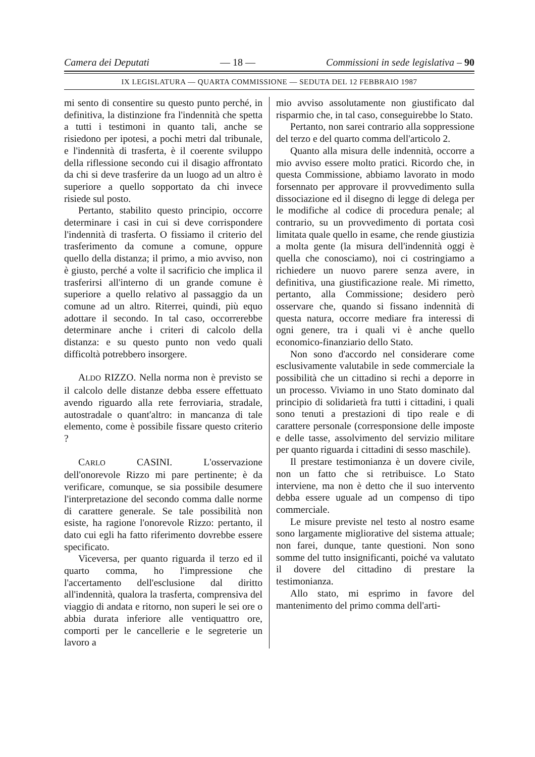Camera dei Deputati — 18 — Commissioni in sede legislativa – 90
IX LEGISLATURA — QUARTA COMMISSIONE — SEDUTA DEL 12 FEBBRAIO 1987
mi sento di consentire su questo punto perché, in definitiva, la distinzione fra l'indennità che spetta a tutti i testimoni in quanto tali, anche se risiedono per ipotesi, a pochi metri dal tribunale, e l'indennità di trasferta, è il coerente sviluppo della riflessione secondo cui il disagio affrontato da chi si deve trasferire da un luogo ad un altro è superiore a quello sopportato da chi invece risiede sul posto.
Pertanto, stabilito questo principio, occorre determinare i casi in cui si deve corrispondere l'indennità di trasferta. O fissiamo il criterio del trasferimento da comune a comune, oppure quello della distanza; il primo, a mio avviso, non è giusto, perché a volte il sacrificio che implica il trasferirsi all'interno di un grande comune è superiore a quello relativo al passaggio da un comune ad un altro. Riterrei, quindi, più equo adottare il secondo. In tal caso, occorrerebbe determinare anche i criteri di calcolo della distanza: e su questo punto non vedo quali difficoltà potrebbero insorgere.
ALDO RIZZO. Nella norma non è previsto se il calcolo delle distanze debba essere effettuato avendo riguardo alla rete ferroviaria, stradale, autostradale o quant'altro: in mancanza di tale elemento, come è possibile fissare questo criterio ?
CARLO CASINI. L'osservazione dell'onorevole Rizzo mi pare pertinente; è da verificare, comunque, se sia possibile desumere l'interpretazione del secondo comma dalle norme di carattere generale. Se tale possibilità non esiste, ha ragione l'onorevole Rizzo: pertanto, il dato cui egli ha fatto riferimento dovrebbe essere specificato.
Viceversa, per quanto riguarda il terzo ed il quarto comma, ho l'impressione che l'accertamento dell'esclusione dal diritto all'indennità, qualora la trasferta, comprensiva del viaggio di andata e ritorno, non superi le sei ore o abbia durata inferiore alle ventiquattro ore, comporti per le cancellerie e le segreterie un lavoro a
mio avviso assolutamente non giustificato dal risparmio che, in tal caso, conseguirebbe lo Stato.
Pertanto, non sarei contrario alla soppressione del terzo e del quarto comma dell'articolo 2.
Quanto alla misura delle indennità, occorre a mio avviso essere molto pratici. Ricordo che, in questa Commissione, abbiamo lavorato in modo forsennato per approvare il provvedimento sulla dissociazione ed il disegno di legge di delega per le modifiche al codice di procedura penale; al contrario, su un provvedimento di portata così limitata quale quello in esame, che rende giustizia a molta gente (la misura dell'indennità oggi è quella che conosciamo), noi ci costringiamo a richiedere un nuovo parere senza avere, in definitiva, una giustificazione reale. Mi rimetto, pertanto, alla Commissione; desidero però osservare che, quando si fissano indennità di questa natura, occorre mediare fra interessi di ogni genere, tra i quali vi è anche quello economico-finanziario dello Stato.
Non sono d'accordo nel considerare come esclusivamente valutabile in sede commerciale la possibilità che un cittadino si rechi a deporre in un processo. Viviamo in uno Stato dominato dal principio di solidarietà fra tutti i cittadini, i quali sono tenuti a prestazioni di tipo reale e di carattere personale (corresponsione delle imposte e delle tasse, assolvimento del servizio militare per quanto riguarda i cittadini di sesso maschile).
Il prestare testimonianza è un dovere civile, non un fatto che si retribuisce. Lo Stato interviene, ma non è detto che il suo intervento debba essere uguale ad un compenso di tipo commerciale.
Le misure previste nel testo al nostro esame sono largamente migliorative del sistema attuale; non farei, dunque, tante questioni. Non sono somme del tutto insignificanti, poiché va valutato il dovere del cittadino di prestare la testimonianza.
Allo stato, mi esprimo in favore del mantenimento del primo comma dell'arti-